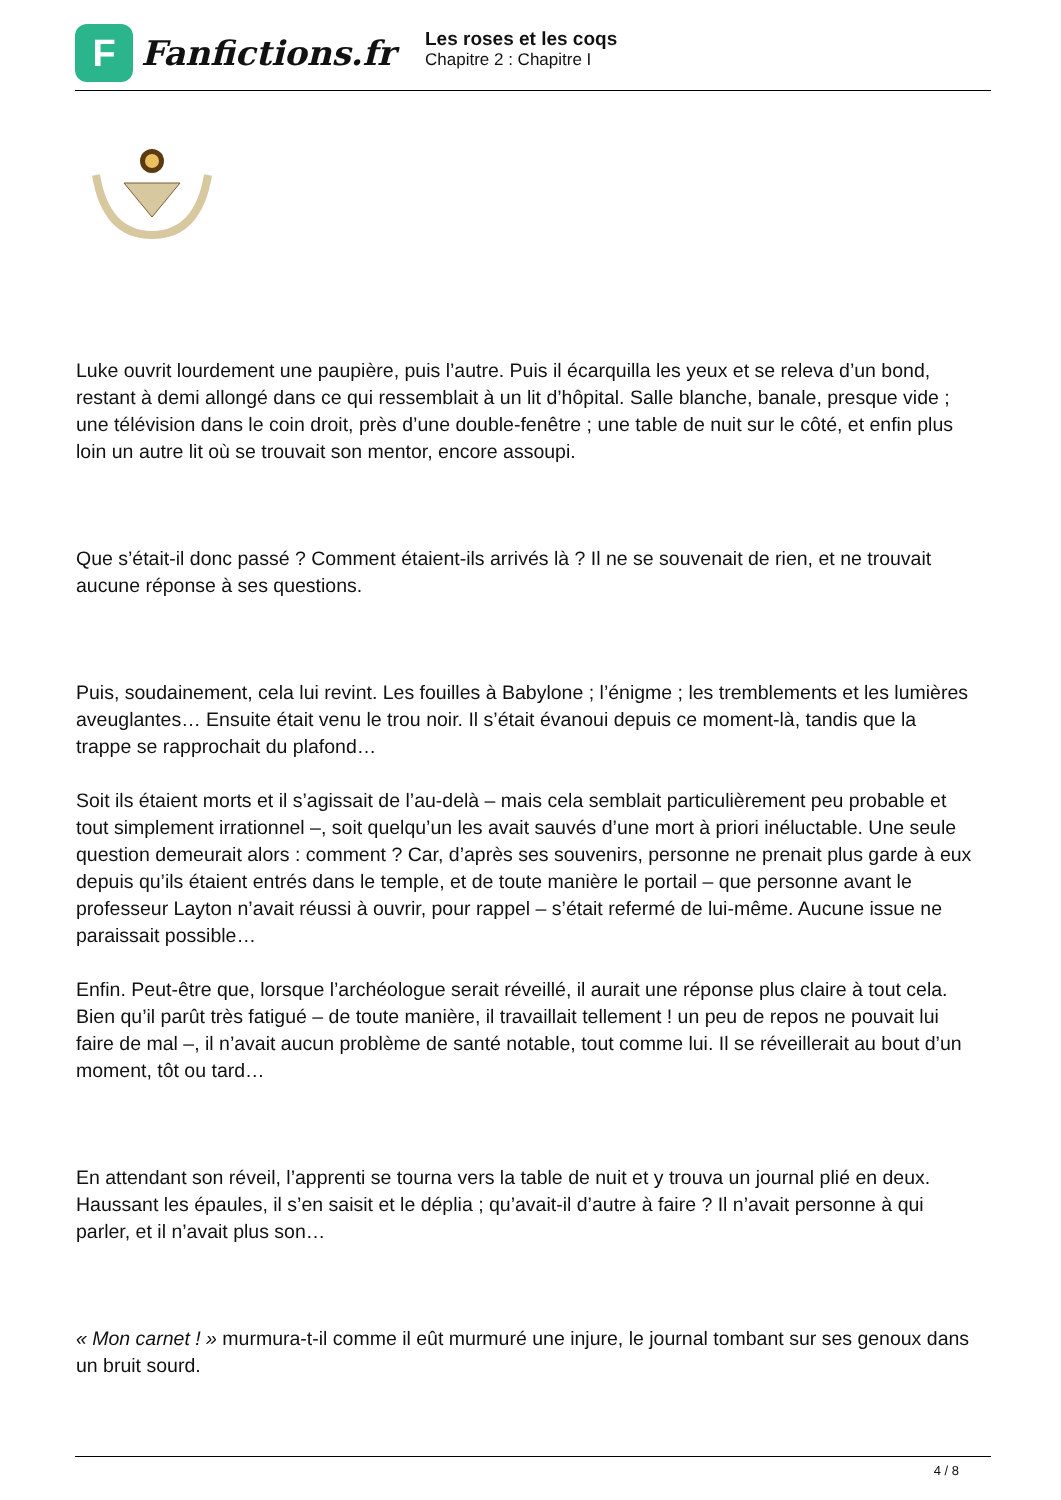F
Fanfictions.fr
Les roses et les coqs
Chapitre 2 : Chapitre I
Luke ouvrit lourdement une paupière, puis l’autre. Puis il écarquilla les yeux et se releva d’un bond, restant à demi allongé dans ce qui ressemblait à un lit d’hôpital. Salle blanche, banale, presque vide ; une télévision dans le coin droit, près d’une double-fenêtre ; une table de nuit sur le côté, et enfin plus loin un autre lit où se trouvait son mentor, encore assoupi.
Que s’était-il donc passé ? Comment étaient-ils arrivés là ? Il ne se souvenait de rien, et ne trouvait aucune réponse à ses questions.
Puis, soudainement, cela lui revint. Les fouilles à Babylone ; l’énigme ; les tremblements et les lumières aveuglantes… Ensuite était venu le trou noir. Il s’était évanoui depuis ce moment-là, tandis que la trappe se rapprochait du plafond…
Soit ils étaient morts et il s’agissait de l’au-delà – mais cela semblait particulièrement peu probable et tout simplement irrationnel –, soit quelqu’un les avait sauvés d’une mort à priori inéluctable. Une seule question demeurait alors : comment ? Car, d’après ses souvenirs, personne ne prenait plus garde à eux depuis qu’ils étaient entrés dans le temple, et de toute manière le portail – que personne avant le professeur Layton n’avait réussi à ouvrir, pour rappel – s’était refermé de lui-même. Aucune issue ne paraissait possible…
Enfin. Peut-être que, lorsque l’archéologue serait réveillé, il aurait une réponse plus claire à tout cela. Bien qu’il parût très fatigué – de toute manière, il travaillait tellement ! un peu de repos ne pouvait lui faire de mal –, il n’avait aucun problème de santé notable, tout comme lui. Il se réveillerait au bout d’un moment, tôt ou tard…
En attendant son réveil, l’apprenti se tourna vers la table de nuit et y trouva un journal plié en deux. Haussant les épaules, il s’en saisit et le déplia ; qu’avait-il d’autre à faire ? Il n’avait personne à qui parler, et il n’avait plus son…
« Mon carnet ! » murmura-t-il comme il eût murmuré une injure, le journal tombant sur ses genoux dans un bruit sourd.
4 / 8